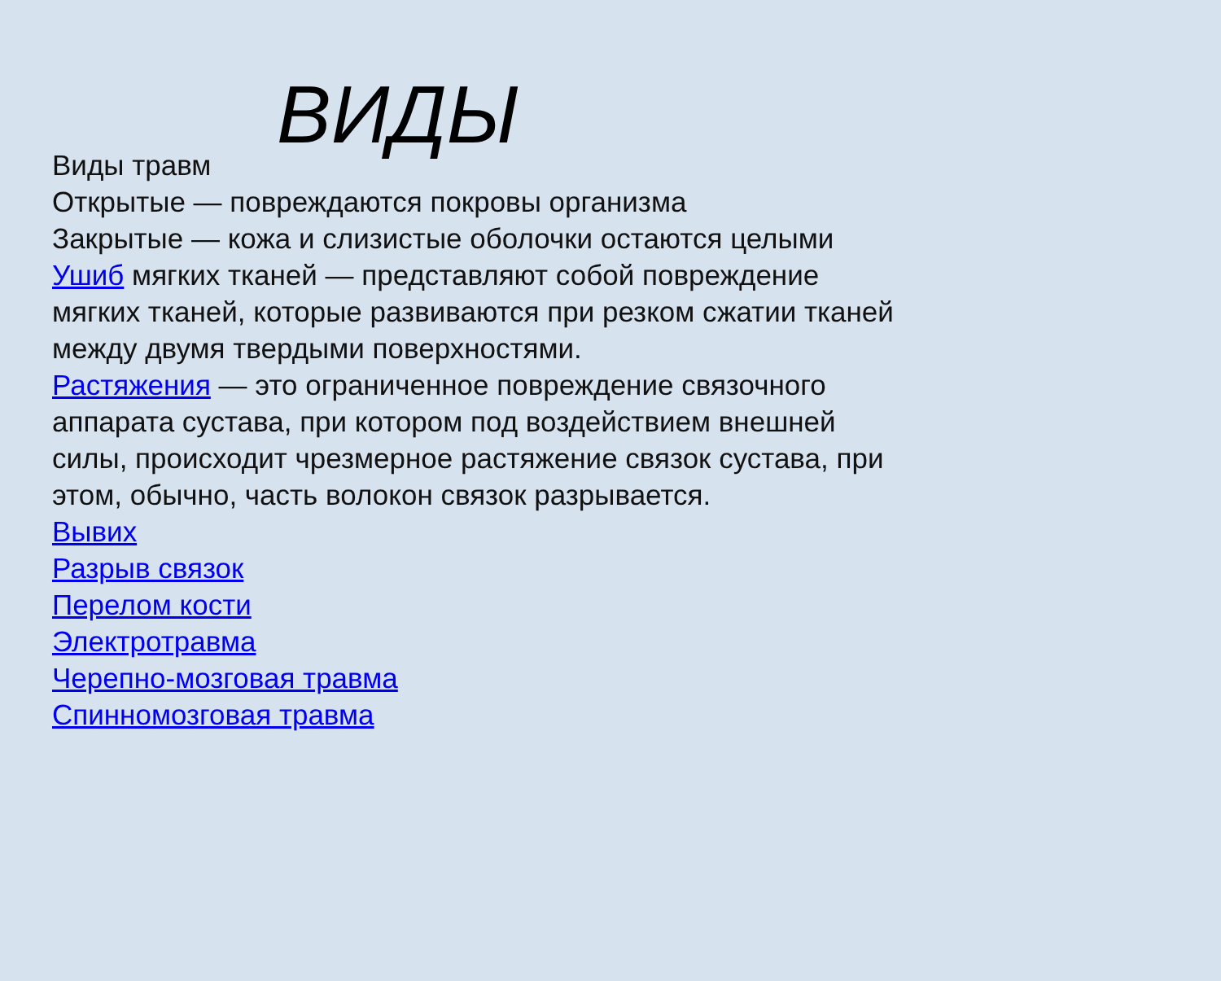ВИДЫ
ТРАВМ
Виды травм
Открытые — повреждаются покровы организма
Закрытые — кожа и слизистые оболочки остаются целыми
Ушиб мягких тканей — представляют собой повреждение мягких тканей, которые развиваются при резком сжатии тканей между двумя твердыми поверхностями.
Растяжения — это ограниченное повреждение связочного аппарата сустава, при котором под воздействием внешней силы, происходит чрезмерное растяжение связок сустава, при этом, обычно, часть волокон связок разрывается.
Вывих
Разрыв связок
Перелом кости
Электротравма
Черепно-мозговая травма
Спинномозговая травма